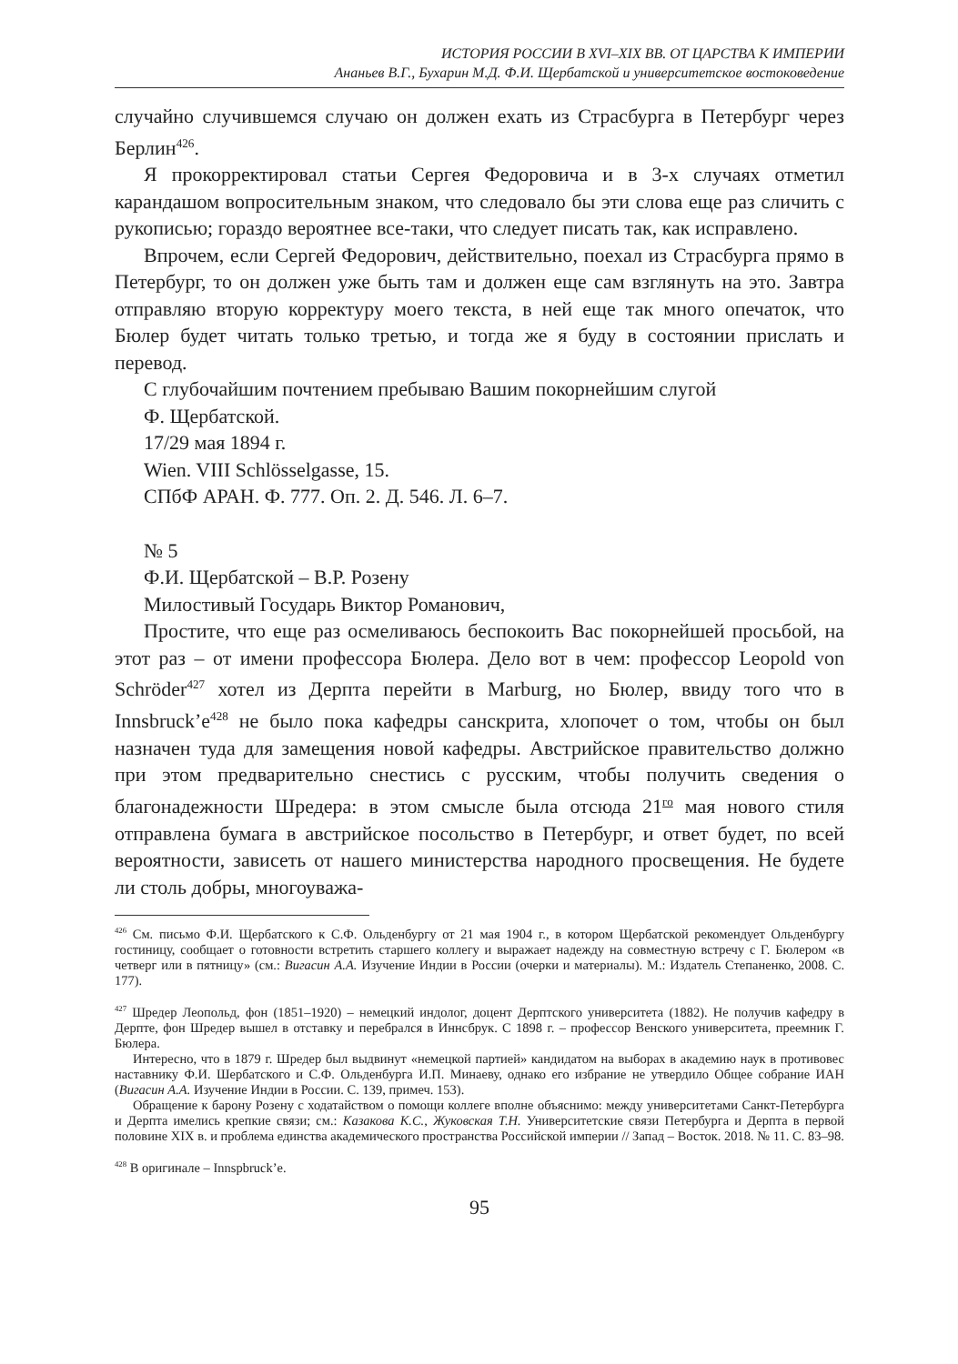ИСТОРИЯ РОССИИ В XVI–XIX ВВ. ОТ ЦАРСТВА К ИМПЕРИИ
Ананьев В.Г., Бухарин М.Д. Ф.И. Щербатской и университетское востоковедение
случайно случившемся случаю он должен ехать из Страсбурга в Петербург через Берлин<sup>426</sup>.
Я прокорректировал статьи Сергея Федоровича и в 3-х случаях отметил карандашом вопросительным знаком, что следовало бы эти слова еще раз сличить с рукописью; гораздо вероятнее все-таки, что следует писать так, как исправлено.
Впрочем, если Сергей Федорович, действительно, поехал из Страсбурга прямо в Петербург, то он должен уже быть там и должен еще сам взглянуть на это. Завтра отправляю вторую корректуру моего текста, в ней еще так много опечаток, что Бюлер будет читать только третью, и тогда же я буду в состоянии прислать и перевод.
С глубочайшим почтением пребываю Вашим покорнейшим слугой
Ф. Щербатской.
17/29 мая 1894 г.
Wien. VIII Schlösselgasse, 15.
СПбФ АРАН. Ф. 777. Оп. 2. Д. 546. Л. 6–7.
№ 5
Ф.И. Щербатской – В.Р. Розену
Милостивый Государь Виктор Романович,
Простите, что еще раз осмеливаюсь беспокоить Вас покорнейшей просьбой, на этот раз – от имени профессора Бюлера. Дело вот в чем: профессор Leopold von Schröder<sup>427</sup> хотел из Дерпта перейти в Marburg, но Бюлер, ввиду того что в Innsbruck’e<sup>428</sup> не было пока кафедры санскрита, хлопочет о том, чтобы он был назначен туда для замещения новой кафедры. Австрийское правительство должно при этом предварительно снестись с русским, чтобы получить сведения о благонадежности Шредера: в этом смысле была отсюда 21<sup>го</sup> мая нового стиля отправлена бумага в австрийское посольство в Петербург, и ответ будет, по всей вероятности, зависеть от нашего министерства народного просвещения. Не будете ли столь добры, многоуважа-
<sup>426</sup> См. письмо Ф.И. Щербатского к С.Ф. Ольденбургу от 21 мая 1904 г., в котором Щербатской рекомендует Ольденбургу гостиницу, сообщает о готовности встретить старшего коллегу и выражает надежду на совместную встречу с Г. Бюлером «в четверг или в пятницу» (см.: Вигасин А.А. Изучение Индии в России (очерки и материалы). М.: Издатель Степаненко, 2008. С. 177).
<sup>427</sup> Шредер Леопольд, фон (1851–1920) – немецкий индолог, доцент Дерптского университета (1882). Не получив кафедру в Дерпте, фон Шредер вышел в отставку и перебрался в Иннсбрук. С 1898 г. – профессор Венского университета, преемник Г. Бюлера.
Интересно, что в 1879 г. Шредер был выдвинут «немецкой партией» кандидатом на выборах в академию наук в противовес наставнику Ф.И. Шербатского и С.Ф. Ольденбурга И.П. Минаеву, однако его избрание не утвердило Общее собрание ИАН (Вигасин А.А. Изучение Индии в России. С. 139, примеч. 153).
Обращение к барону Розену с ходатайством о помощи коллеге вполне объяснимо: между университетами Санкт-Петербурга и Дерпта имелись крепкие связи; см.: Казакова К.С., Жуковская Т.Н. Университетские связи Петербурга и Дерпта в первой половине XIX в. и проблема единства академического пространства Российской империи // Запад – Восток. 2018. № 11. С. 83–98.
<sup>428</sup> В оригинале – Innspbruck’e.
95